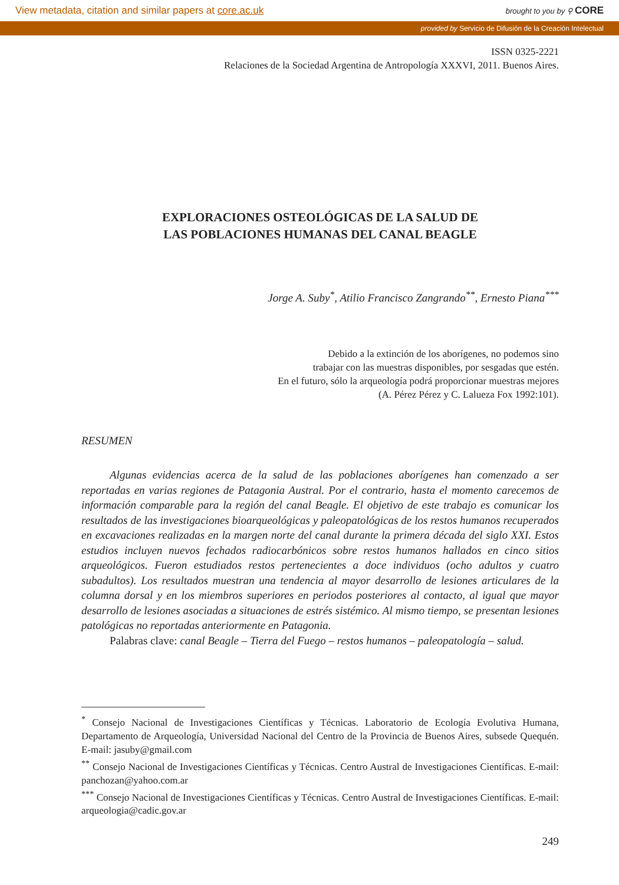View metadata, citation and similar papers at core.ac.uk brought to you by ⚲ CORE
provided by Servicio de Difusión de la Creación Intelectual
ISSN 0325-2221
Relaciones de la Sociedad Argentina de Antropología XXXVI, 2011. Buenos Aires.
EXPLORACIONES OSTEOLÓGICAS DE LA SALUD DE
LAS POBLACIONES HUMANAS DEL CANAL BEAGLE
Jorge A. Suby<sup>*</sup>, Atilio Francisco Zangrando<sup>**</sup>, Ernesto Piana<sup>***</sup>
Debido a la extinción de los aborígenes, no podemos sino
trabajar con las muestras disponibles, por sesgadas que estén.
En el futuro, sólo la arqueología podrá proporcionar muestras mejores
(A. Pérez Pérez y C. Lalueza Fox 1992:101).
RESUMEN
Algunas evidencias acerca de la salud de las poblaciones aborígenes han comenzado a ser reportadas en varias regiones de Patagonia Austral. Por el contrario, hasta el momento carecemos de información comparable para la región del canal Beagle. El objetivo de este trabajo es comunicar los resultados de las investigaciones bioarqueológicas y paleopatológicas de los restos humanos recuperados en excavaciones realizadas en la margen norte del canal durante la primera década del siglo XXI. Estos estudios incluyen nuevos fechados radiocarbónicos sobre restos humanos hallados en cinco sitios arqueológicos. Fueron estudiados restos pertenecientes a doce individuos (ocho adultos y cuatro subadultos). Los resultados muestran una tendencia al mayor desarrollo de lesiones articulares de la columna dorsal y en los miembros superiores en periodos posteriores al contacto, al igual que mayor desarrollo de lesiones asociadas a situaciones de estrés sistémico. Al mismo tiempo, se presentan lesiones patológicas no reportadas anteriormente en Patagonia.
Palabras clave: canal Beagle – Tierra del Fuego – restos humanos – paleopatología – salud.
<sup>*</sup> Consejo Nacional de Investigaciones Científicas y Técnicas. Laboratorio de Ecología Evolutiva Humana, Departamento de Arqueología, Universidad Nacional del Centro de la Provincia de Buenos Aires, subsede Quequén. E-mail: jasuby@gmail.com
<sup>**</sup> Consejo Nacional de Investigaciones Científicas y Técnicas. Centro Austral de Investigaciones Científicas. E-mail: panchozan@yahoo.com.ar
<sup>***</sup> Consejo Nacional de Investigaciones Científicas y Técnicas. Centro Austral de Investigaciones Científicas. E-mail: arqueologia@cadic.gov.ar
249